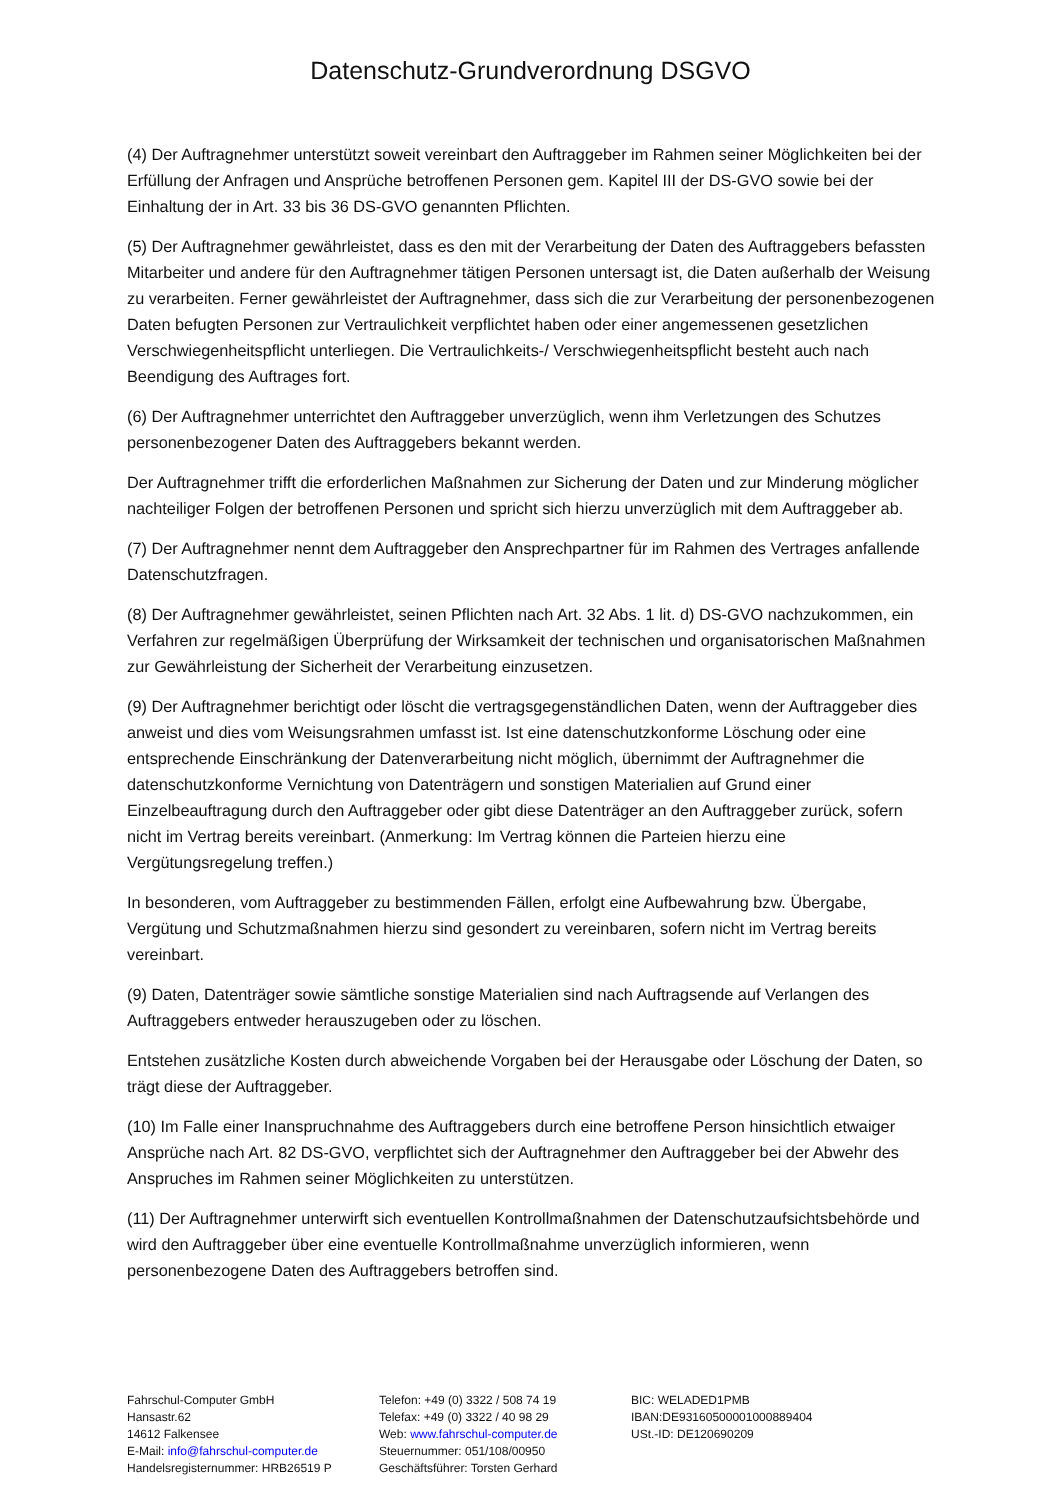Datenschutz-Grundverordnung DSGVO
(4) Der Auftragnehmer unterstützt soweit vereinbart den Auftraggeber im Rahmen seiner Möglichkeiten bei der Erfüllung der Anfragen und Ansprüche betroffenen Personen gem. Kapitel III der DS-GVO sowie bei der Einhaltung der in Art. 33 bis 36 DS-GVO genannten Pflichten.
(5) Der Auftragnehmer gewährleistet, dass es den mit der Verarbeitung der Daten des Auftraggebers befassten Mitarbeiter und andere für den Auftragnehmer tätigen Personen untersagt ist, die Daten außerhalb der Weisung zu verarbeiten. Ferner gewährleistet der Auftragnehmer, dass sich die zur Verarbeitung der personenbezogenen Daten befugten Personen zur Vertraulichkeit verpflichtet haben oder einer angemessenen gesetzlichen Verschwiegenheitspflicht unterliegen. Die Vertraulichkeits-/ Verschwiegenheitspflicht besteht auch nach Beendigung des Auftrages fort.
(6) Der Auftragnehmer unterrichtet den Auftraggeber unverzüglich, wenn ihm Verletzungen des Schutzes personenbezogener Daten des Auftraggebers bekannt werden.
Der Auftragnehmer trifft die erforderlichen Maßnahmen zur Sicherung der Daten und zur Minderung möglicher nachteiliger Folgen der betroffenen Personen und spricht sich hierzu unverzüglich mit dem Auftraggeber ab.
(7) Der Auftragnehmer nennt dem Auftraggeber den Ansprechpartner für im Rahmen des Vertrages anfallende Datenschutzfragen.
(8) Der Auftragnehmer gewährleistet, seinen Pflichten nach Art. 32 Abs. 1 lit. d) DS-GVO nachzukommen, ein Verfahren zur regelmäßigen Überprüfung der Wirksamkeit der technischen und organisatorischen Maßnahmen zur Gewährleistung der Sicherheit der Verarbeitung einzusetzen.
(9) Der Auftragnehmer berichtigt oder löscht die vertragsgegenständlichen Daten, wenn der Auftraggeber dies anweist und dies vom Weisungsrahmen umfasst ist. Ist eine datenschutzkonforme Löschung oder eine entsprechende Einschränkung der Datenverarbeitung nicht möglich, übernimmt der Auftragnehmer die datenschutzkonforme Vernichtung von Datenträgern und sonstigen Materialien auf Grund einer Einzelbeauftragung durch den Auftraggeber oder gibt diese Datenträger an den Auftraggeber zurück, sofern nicht im Vertrag bereits vereinbart. (Anmerkung: Im Vertrag können die Parteien hierzu eine Vergütungsregelung treffen.)
In besonderen, vom Auftraggeber zu bestimmenden Fällen, erfolgt eine Aufbewahrung bzw. Übergabe, Vergütung und Schutzmaßnahmen hierzu sind gesondert zu vereinbaren, sofern nicht im Vertrag bereits vereinbart.
(9) Daten, Datenträger sowie sämtliche sonstige Materialien sind nach Auftragsende auf Verlangen des Auftraggebers entweder herauszugeben oder zu löschen.
Entstehen zusätzliche Kosten durch abweichende Vorgaben bei der Herausgabe oder Löschung der Daten, so trägt diese der Auftraggeber.
(10) Im Falle einer Inanspruchnahme des Auftraggebers durch eine betroffene Person hinsichtlich etwaiger Ansprüche nach Art. 82 DS-GVO, verpflichtet sich der Auftragnehmer den Auftraggeber bei der Abwehr des Anspruches im Rahmen seiner Möglichkeiten zu unterstützen.
(11) Der Auftragnehmer unterwirft sich eventuellen Kontrollmaßnahmen der Datenschutzaufsichtsbehörde und wird den Auftraggeber über eine eventuelle Kontrollmaßnahme unverzüglich informieren, wenn personenbezogene Daten des Auftraggebers betroffen sind.
Fahrschul-Computer GmbH
Hansastr.62
14612 Falkensee
E-Mail: info@fahrschul-computer.de
Handelsregisternummer: HRB26519 P
Telefon: +49 (0) 3322 / 508 74 19
Telefax: +49 (0) 3322 / 40 98 29
Web: www.fahrschul-computer.de
Steuernummer: 051/108/00950
Geschäftsführer: Torsten Gerhard
BIC: WELADED1PMB
IBAN:DE93160500001000889404
USt.-ID: DE120690209